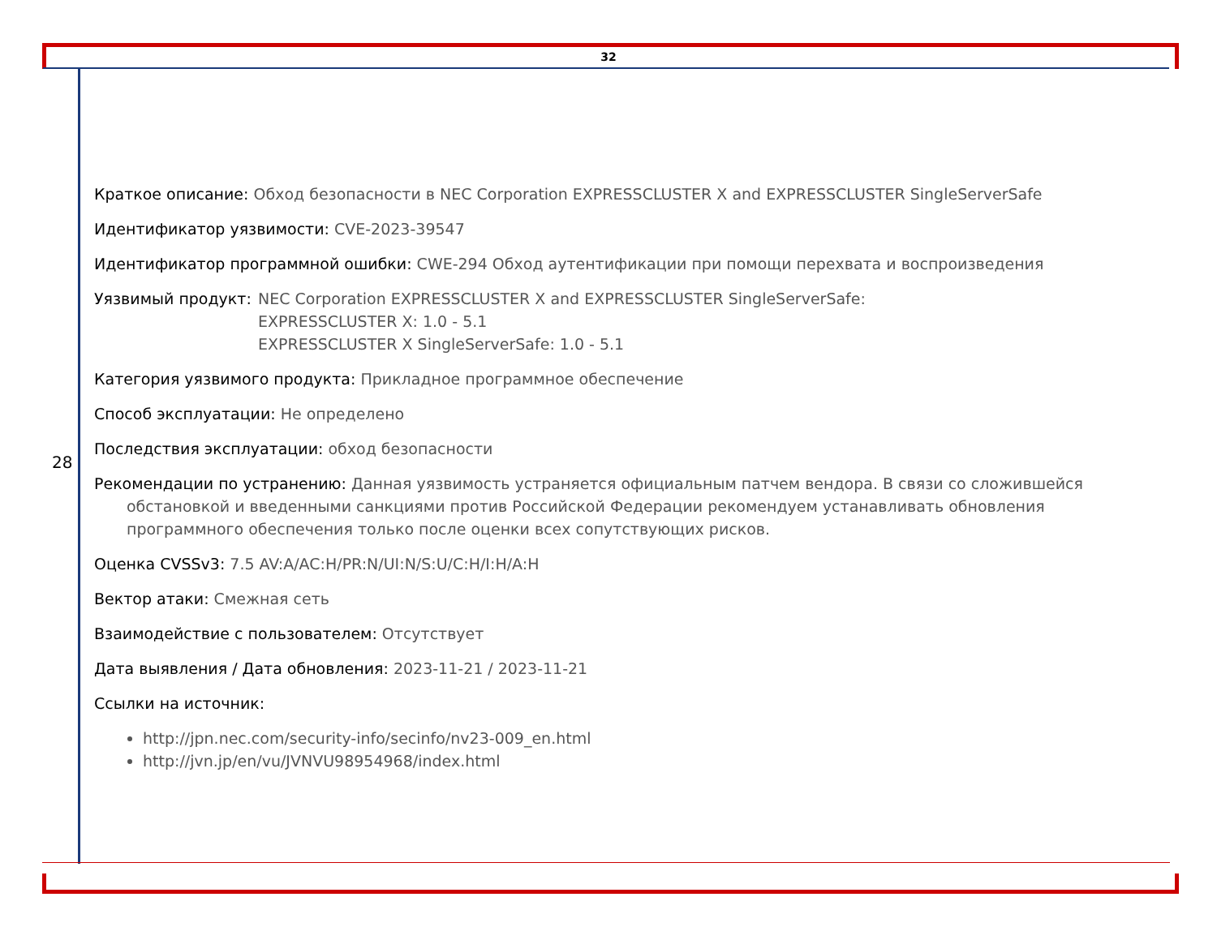32
28
Краткое описание: Обход безопасности в NEC Corporation EXPRESSCLUSTER X and EXPRESSCLUSTER SingleServerSafe
Идентификатор уязвимости: CVE-2023-39547
Идентификатор программной ошибки: CWE-294 Обход аутентификации при помощи перехвата и воспроизведения
Уязвимый продукт: NEC Corporation EXPRESSCLUSTER X and EXPRESSCLUSTER SingleServerSafe:
EXPRESSCLUSTER X: 1.0 - 5.1
EXPRESSCLUSTER X SingleServerSafe: 1.0 - 5.1
Категория уязвимого продукта: Прикладное программное обеспечение
Способ эксплуатации: Не определено
Последствия эксплуатации: обход безопасности
Рекомендации по устранению: Данная уязвимость устраняется официальным патчем вендора. В связи со сложившейся обстановкой и введенными санкциями против Российской Федерации рекомендуем устанавливать обновления программного обеспечения только после оценки всех сопутствующих рисков.
Оценка CVSSv3: 7.5 AV:A/AC:H/PR:N/UI:N/S:U/C:H/I:H/A:H
Вектор атаки: Смежная сеть
Взаимодействие с пользователем: Отсутствует
Дата выявления / Дата обновления: 2023-11-21 / 2023-11-21
Ссылки на источник:
http://jpn.nec.com/security-info/secinfo/nv23-009_en.html
http://jvn.jp/en/vu/JVNVU98954968/index.html